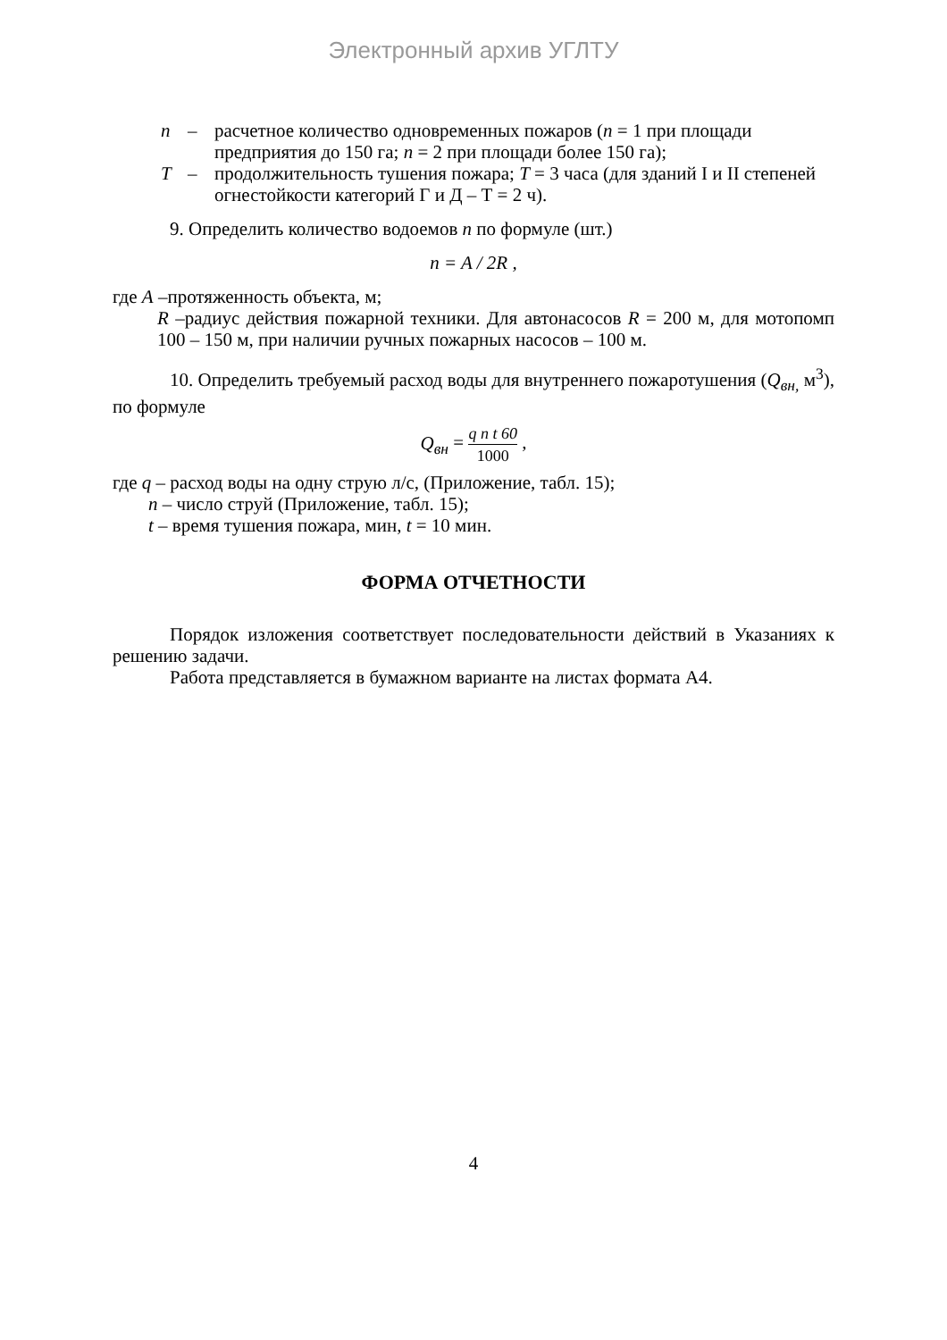Электронный архив УГЛТУ
n – расчетное количество одновременных пожаров (n = 1 при площади предприятия до 150 га; n = 2 при площади более 150 га);
T – продолжительность тушения пожара; T = 3 часа (для зданий I и II степеней огнестойкости категорий Г и Д – Т = 2 ч).
9. Определить количество водоемов n по формуле (шт.)
n = A / 2R ,
где A –протяженность объекта, м;
R –радиус действия пожарной техники. Для автонасосов R = 200 м, для мотопомп 100 – 150 м, при наличии ручных пожарных насосов – 100 м.
10. Определить требуемый расход воды для внутреннего пожаротушения (Q<sub>вн,</sub> м<sup>3</sup>), по формуле
Q<sub>вн</sub> = q n t 60 1000 ,
где q – расход воды на одну струю л/с, (Приложение, табл. 15);
n – число струй (Приложение, табл. 15);
t – время тушения пожара, мин, t = 10 мин.
ФОРМА ОТЧЕТНОСТИ
Порядок изложения соответствует последовательности действий в Указаниях к решению задачи.
Работа представляется в бумажном варианте на листах формата А4.
4